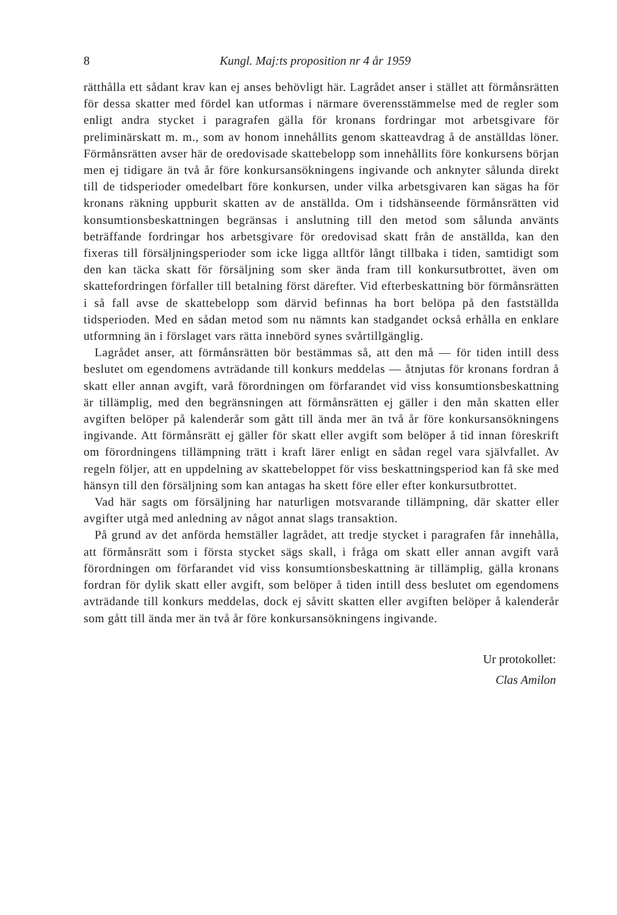8 Kungl. Maj:ts proposition nr 4 år 1959
rätthålla ett sådant krav kan ej anses behövligt här. Lagrådet anser i stället att förmånsrätten för dessa skatter med fördel kan utformas i närmare överensstämmelse med de regler som enligt andra stycket i paragrafen gälla för kronans fordringar mot arbetsgivare för preliminärskatt m. m., som av honom innehållits genom skatteavdrag å de anställdas löner. Förmånsrätten avser här de oredovisade skattebelopp som innehållits före konkursens början men ej tidigare än två år före konkursansökningens ingivande och anknyter sålunda direkt till de tidsperioder omedelbart före konkursen, under vilka arbetsgivaren kan sägas ha för kronans räkning uppburit skatten av de anställda. Om i tidshänseende förmånsrätten vid konsumtionsbeskattningen begränsas i anslutning till den metod som sålunda använts beträffande fordringar hos arbetsgivare för oredovisad skatt från de anställda, kan den fixeras till försäljningsperioder som icke ligga alltför långt tillbaka i tiden, samtidigt som den kan täcka skatt för försäljning som sker ända fram till konkursutbrottet, även om skattefordringen förfaller till betalning först därefter. Vid efterbeskattning bör förmånsrätten i så fall avse de skattebelopp som därvid befinnas ha bort belöpa på den fastställda tidsperioden. Med en sådan metod som nu nämnts kan stadgandet också erhålla en enklare utformning än i förslaget vars rätta innebörd synes svårtillgänglig.
Lagrådet anser, att förmånsrätten bör bestämmas så, att den må — för tiden intill dess beslutet om egendomens avträdande till konkurs meddelas — åtnjutas för kronans fordran å skatt eller annan avgift, varå förordningen om förfarandet vid viss konsumtionsbeskattning är tillämplig, med den begränsningen att förmånsrätten ej gäller i den mån skatten eller avgiften belöper på kalenderår som gått till ända mer än två år före konkursansökningens ingivande. Att förmånsrätt ej gäller för skatt eller avgift som belöper å tid innan föreskrift om förordningens tillämpning trätt i kraft lärer enligt en sådan regel vara självfallet. Av regeln följer, att en uppdelning av skattebeloppet för viss beskattningsperiod kan få ske med hänsyn till den försäljning som kan antagas ha skett före eller efter konkursutbrottet.
Vad här sagts om försäljning har naturligen motsvarande tillämpning, där skatter eller avgifter utgå med anledning av något annat slags transaktion.
På grund av det anförda hemställer lagrådet, att tredje stycket i paragrafen får innehålla, att förmånsrätt som i första stycket sägs skall, i fråga om skatt eller annan avgift varå förordningen om förfarandet vid viss konsumtionsbeskattning är tillämplig, gälla kronans fordran för dylik skatt eller avgift, som belöper å tiden intill dess beslutet om egendomens avträdande till konkurs meddelas, dock ej såvitt skatten eller avgiften belöper å kalenderår som gått till ända mer än två år före konkursansökningens ingivande.
Ur protokollet:
Clas Amilon